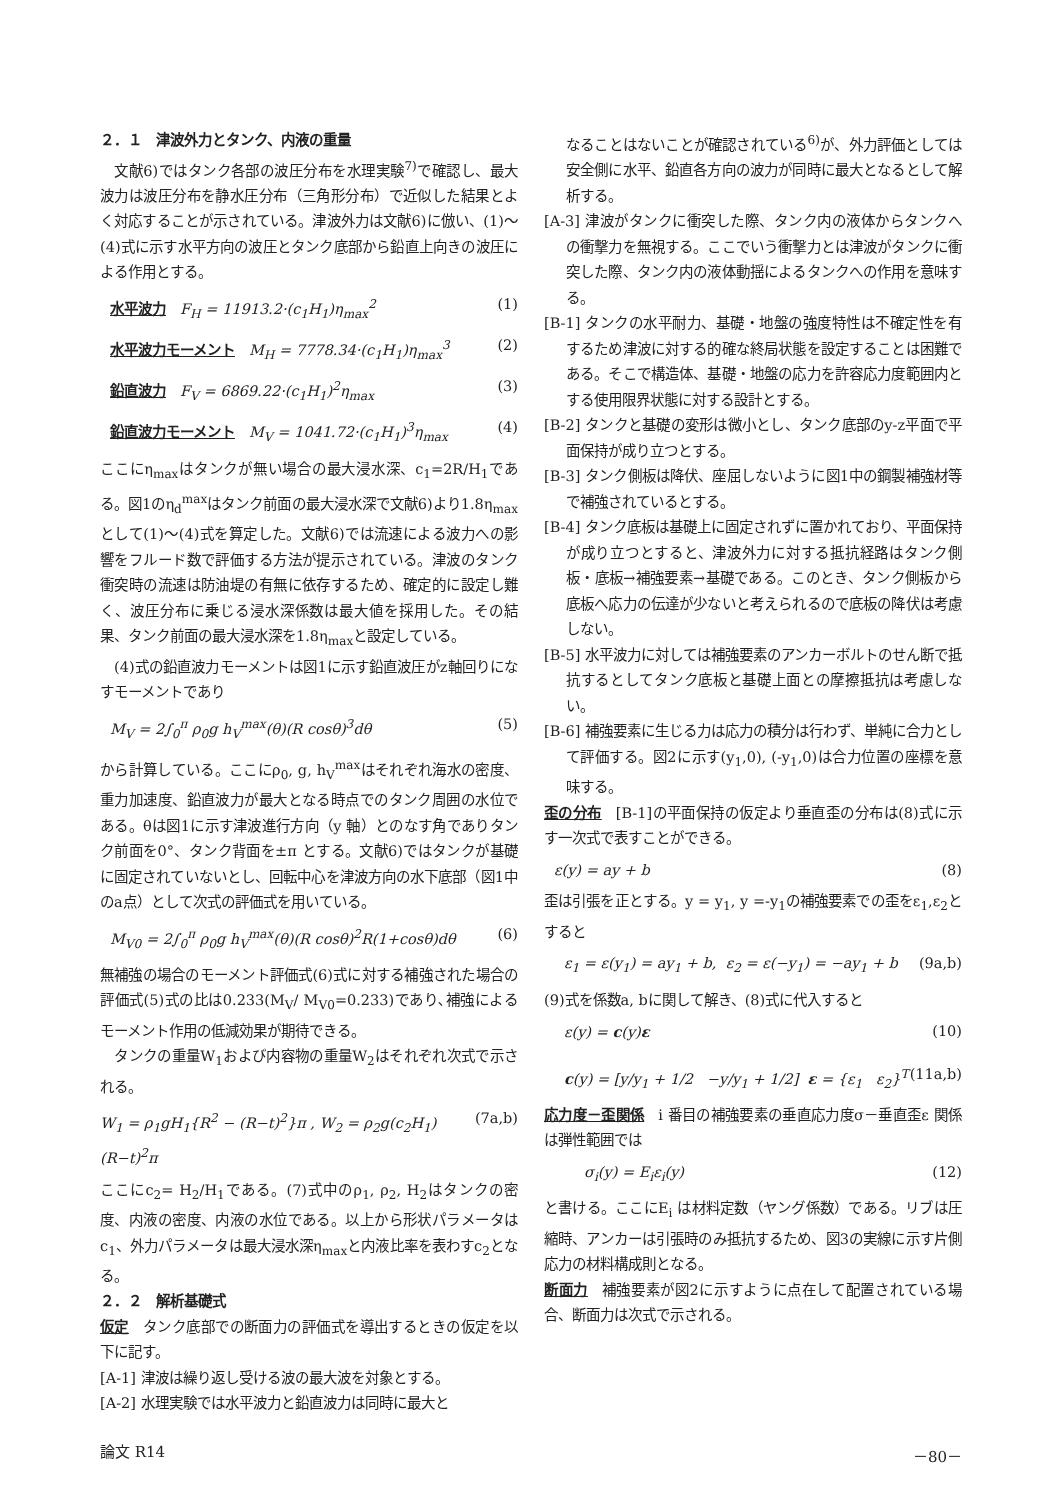２．１　津波外力とタンク、内液の重量
　文献6)ではタンク各部の波圧分布を水理実験<sup>7)</sup>で確認し、最大波力は波圧分布を静水圧分布（三角形分布）で近似した結果とよく対応することが示されている。津波外力は文献6)に倣い、(1)〜(4)式に示す水平方向の波圧とタンク底部から鉛直上向きの波圧による作用とする。
水平波力 F<sub>H</sub> = 11913.2·(c<sub>1</sub>H<sub>1</sub>)η<sub>max</sub><sup>2</sup> (1)
水平波力モーメント M<sub>H</sub> = 7778.34·(c<sub>1</sub>H<sub>1</sub>)η<sub>max</sub><sup>3</sup> (2)
鉛直波力 F<sub>V</sub> = 6869.22·(c<sub>1</sub>H<sub>1</sub>)<sup>2</sup>η<sub>max</sub> (3)
鉛直波力モーメント M<sub>V</sub> = 1041.72·(c<sub>1</sub>H<sub>1</sub>)<sup>3</sup>η<sub>max</sub> (4)
ここにη<sub>max</sub>はタンクが無い場合の最大浸水深、c<sub>1</sub>=2R/H<sub>1</sub>である。図1のη<sub>d</sub><sup>max</sup>はタンク前面の最大浸水深で文献6)より1.8η<sub>max</sub>として(1)〜(4)式を算定した。文献6)では流速による波力への影響をフルード数で評価する方法が提示されている。津波のタンク衝突時の流速は防油堤の有無に依存するため、確定的に設定し難く、波圧分布に乗じる浸水深係数は最大値を採用した。その結果、タンク前面の最大浸水深を1.8η<sub>max</sub>と設定している。
　(4)式の鉛直波力モーメントは図1に示す鉛直波圧がz軸回りになすモーメントであり
M<sub>V</sub> = 2∫<sub>0</sub><sup>π</sup> ρ<sub>0</sub>g h<sub>V</sub><sup>max</sup>(θ)(R cosθ)<sup>3</sup>dθ (5)
から計算している。ここにρ<sub>0</sub>, g, h<sub>V</sub><sup>max</sup>はそれぞれ海水の密度、重力加速度、鉛直波力が最大となる時点でのタンク周囲の水位である。θは図1に示す津波進行方向（y 軸）とのなす角でありタンク前面を0°、タンク背面を±π とする。文献6)ではタンクが基礎に固定されていないとし、回転中心を津波方向の水下底部（図1中のa点）として次式の評価式を用いている。
M<sub>V0</sub> = 2∫<sub>0</sub><sup>π</sup> ρ<sub>0</sub>g h<sub>V</sub><sup>max</sup>(θ)(R cosθ)<sup>2</sup>R(1+cosθ)dθ (6)
無補強の場合のモーメント評価式(6)式に対する補強された場合の評価式(5)式の比は0.233(M<sub>V</sub>/ M<sub>V0</sub>=0.233)であり､補強によるモーメント作用の低減効果が期待できる。
　タンクの重量W<sub>1</sub>および内容物の重量W<sub>2</sub>はそれぞれ次式で示される。
W<sub>1</sub> = ρ<sub>1</sub>gH<sub>1</sub>{R<sup>2</sup> − (R−t)<sup>2</sup>}π , W<sub>2</sub> = ρ<sub>2</sub>g(c<sub>2</sub>H<sub>1</sub>)(R−t)<sup>2</sup>π (7a,b)
ここにc<sub>2</sub>= H<sub>2</sub>/H<sub>1</sub>である。(7)式中のρ<sub>1</sub>, ρ<sub>2</sub>, H<sub>2</sub>はタンクの密度、内液の密度、内液の水位である。以上から形状パラメータはc<sub>1</sub>、外力パラメータは最大浸水深η<sub>max</sub>と内液比率を表わすc<sub>2</sub>となる。
２．２　解析基礎式
仮定 タンク底部での断面力の評価式を導出するときの仮定を以下に記す。
[A-1] 津波は繰り返し受ける波の最大波を対象とする。
[A-2] 水理実験では水平波力と鉛直波力は同時に最大と
なることはないことが確認されている<sup>6)</sup>が、外力評価としては安全側に水平、鉛直各方向の波力が同時に最大となるとして解析する。
[A-3] 津波がタンクに衝突した際、タンク内の液体からタンクへの衝撃力を無視する。ここでいう衝撃力とは津波がタンクに衝突した際、タンク内の液体動揺によるタンクへの作用を意味する。
[B-1] タンクの水平耐力、基礎・地盤の強度特性は不確定性を有するため津波に対する的確な終局状態を設定することは困難である。そこで構造体、基礎・地盤の応力を許容応力度範囲内とする使用限界状態に対する設計とする。
[B-2] タンクと基礎の変形は微小とし、タンク底部のy-z平面で平面保持が成り立つとする。
[B-3] タンク側板は降伏、座屈しないように図1中の鋼製補強材等で補強されているとする。
[B-4] タンク底板は基礎上に固定されずに置かれており、平面保持が成り立つとすると、津波外力に対する抵抗経路はタンク側板・底板→補強要素→基礎である。このとき、タンク側板から底板へ応力の伝達が少ないと考えられるので底板の降伏は考慮しない。
[B-5] 水平波力に対しては補強要素のアンカーボルトのせん断で抵抗するとしてタンク底板と基礎上面との摩擦抵抗は考慮しない。
[B-6] 補強要素に生じる力は応力の積分は行わず、単純に合力として評価する。図2に示す(y<sub>1</sub>,0), (-y<sub>1</sub>,0)は合力位置の座標を意味する。
歪の分布 [B-1]の平面保持の仮定より垂直歪の分布は(8)式に示す一次式で表すことができる。
ε(y) = ay + b (8)
歪は引張を正とする。y = y<sub>1</sub>, y =-y<sub>1</sub>の補強要素での歪をε<sub>1</sub>,ε<sub>2</sub>とすると
ε<sub>1</sub> = ε(y<sub>1</sub>) = ay<sub>1</sub> + b, ε<sub>2</sub> = ε(−y<sub>1</sub>) = −ay<sub>1</sub> + b (9a,b)
(9)式を係数a, bに関して解き、(8)式に代入すると
ε(y) = c(y)ε (10)
c(y) = [y/y<sub>1</sub> + 1/2 −y/y<sub>1</sub> + 1/2] ε = {ε<sub>1</sub> ε<sub>2</sub>}<sup>T</sup> (11a,b)
応力度－歪関係 i 番目の補強要素の垂直応力度σ－垂直歪ε 関係は弾性範囲では
σ<sub>i</sub>(y) = E<sub>i</sub>ε<sub>i</sub>(y) (12)
と書ける。ここにE<sub>i</sub> は材料定数（ヤング係数）である。リブは圧縮時、アンカーは引張時のみ抵抗するため、図3の実線に示す片側応力の材料構成則となる。
断面力 補強要素が図2に示すように点在して配置されている場合、断面力は次式で示される。
論文 R14 －80－